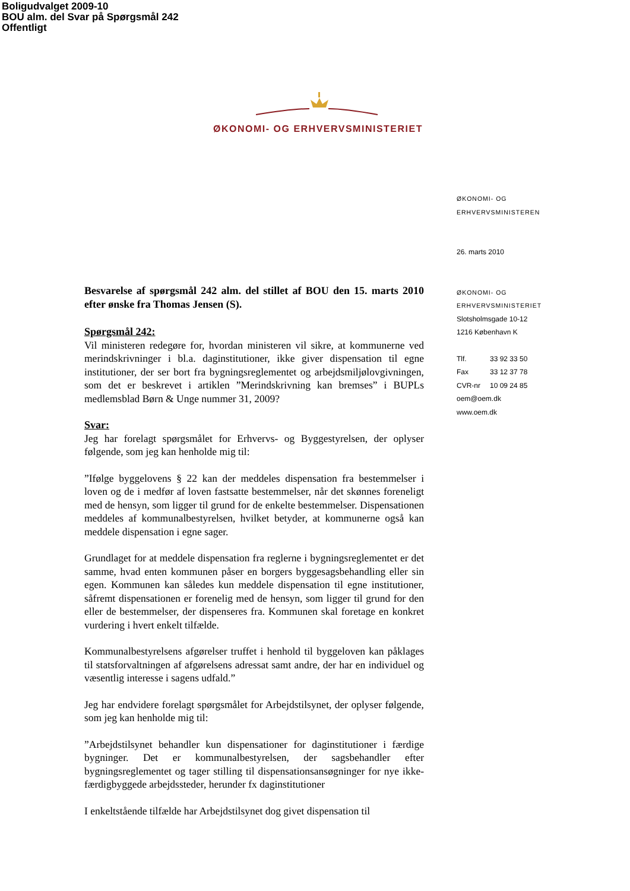Boligudvalget 2009-10
BOU alm. del Svar på Spørgsmål 242
Offentligt
ØKONOMI- OG ERHVERVSMINISTERIET
Besvarelse af spørgsmål 242 alm. del stillet af BOU den 15. marts 2010 efter ønske fra Thomas Jensen (S).
Spørgsmål 242:
Vil ministeren redegøre for, hvordan ministeren vil sikre, at kommunerne ved merindskrivninger i bl.a. daginstitutioner, ikke giver dispensation til egne institutioner, der ser bort fra bygningsreglementet og arbejdsmiljølovgivningen, som det er beskrevet i artiklen ”Merindskrivning kan bremses” i BUPLs medlemsblad Børn & Unge nummer 31, 2009?
Svar:
Jeg har forelagt spørgsmålet for Erhvervs- og Byggestyrelsen, der oplyser følgende, som jeg kan henholde mig til:
”Ifølge byggelovens § 22 kan der meddeles dispensation fra bestemmelser i loven og de i medfør af loven fastsatte bestemmelser, når det skønnes foreneligt med de hensyn, som ligger til grund for de enkelte bestemmelser. Dispensationen meddeles af kommunalbestyrelsen, hvilket betyder, at kommunerne også kan meddele dispensation i egne sager.
Grundlaget for at meddele dispensation fra reglerne i bygningsreglementet er det samme, hvad enten kommunen påser en borgers byggesagsbehandling eller sin egen. Kommunen kan således kun meddele dispensation til egne institutioner, såfremt dispensationen er forenelig med de hensyn, som ligger til grund for den eller de bestemmelser, der dispenseres fra. Kommunen skal foretage en konkret vurdering i hvert enkelt tilfælde.
Kommunalbestyrelsens afgørelser truffet i henhold til byggeloven kan påklages til statsforvaltningen af afgørelsens adressat samt andre, der har en individuel og væsentlig interesse i sagens udfald.”
Jeg har endvidere forelagt spørgsmålet for Arbejdstilsynet, der oplyser følgende, som jeg kan henholde mig til:
”Arbejdstilsynet behandler kun dispensationer for daginstitutioner i færdige bygninger. Det er kommunalbestyrelsen, der sagsbehandler efter bygningsreglementet og tager stilling til dispensationsansøgninger for nye ikke-færdigbyggede arbejdssteder, herunder fx daginstitutioner
I enkeltstående tilfælde har Arbejdstilsynet dog givet dispensation til
ØKONOMI- OG
ERHVERVSMINISTEREN
26. marts 2010
ØKONOMI- OG
ERHVERVSMINISTERIET
Slotsholmsgade 10-12
1216 København K
Tlf. 33 92 33 50
Fax 33 12 37 78
CVR-nr 10 09 24 85
oem@oem.dk
www.oem.dk